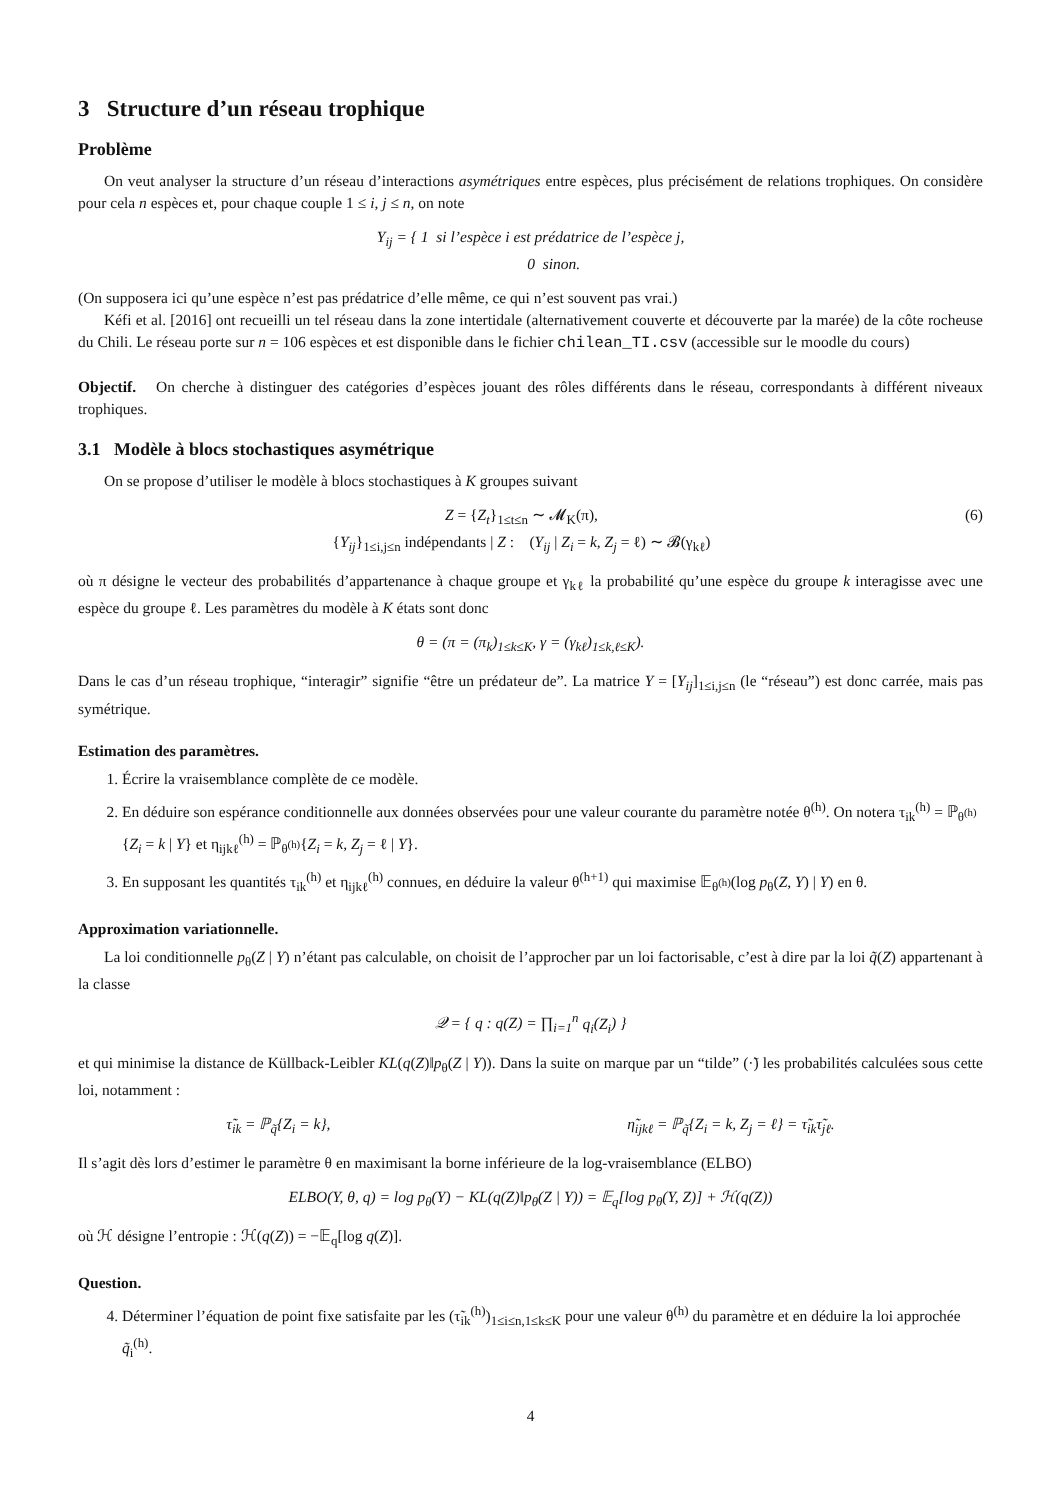3 Structure d’un réseau trophique
Problème
On veut analyser la structure d’un réseau d’interactions asymétriques entre espèces, plus précisément de relations trophiques. On considère pour cela n espèces et, pour chaque couple 1 ≤ i, j ≤ n, on note
Y<sub>ij</sub> = { 1 si l’espèce i est prédatrice de l’espèce j,
0 sinon.
(On supposera ici qu’une espèce n’est pas prédatrice d’elle même, ce qui n’est souvent pas vrai.)
Kéfi et al. [2016] ont recueilli un tel réseau dans la zone intertidale (alternativement couverte et découverte par la marée) de la côte rocheuse du Chili. Le réseau porte sur n = 106 espèces et est disponible dans le fichier chilean_TI.csv (accessible sur le moodle du cours)
Objectif. On cherche à distinguer des catégories d’espèces jouant des rôles différents dans le réseau, correspondants à différent niveaux trophiques.
3.1 Modèle à blocs stochastiques asymétrique
On se propose d’utiliser le modèle à blocs stochastiques à K groupes suivant
Z = {Z<sub>t</sub>}<sub>1≤t≤n</sub> ∼ 𝓜<sub>K</sub>(π),
{Y<sub>ij</sub>}<sub>1≤i,j≤n</sub> indépendants | Z : (Y<sub>ij</sub> | Z<sub>i</sub> = k, Z<sub>j</sub> = ℓ) ∼ 𝓑(γ<sub>kℓ</sub>) (6)
où π désigne le vecteur des probabilités d’appartenance à chaque groupe et γ<sub>kℓ</sub> la probabilité qu’une espèce du groupe k interagisse avec une espèce du groupe ℓ. Les paramètres du modèle à K états sont donc
θ = (π = (π<sub>k</sub>)<sub>1≤k≤K</sub>, γ = (γ<sub>kℓ</sub>)<sub>1≤k,ℓ≤K</sub>).
Dans le cas d’un réseau trophique, “interagir” signifie “être un prédateur de”. La matrice Y = [Y<sub>ij</sub>]<sub>1≤i,j≤n</sub> (le “réseau”) est donc carrée, mais pas symétrique.
Estimation des paramètres.
1. Écrire la vraisemblance complète de ce modèle.
2. En déduire son espérance conditionnelle aux données observées pour une valeur courante du paramètre notée θ<sup>(h)</sup>. On notera τ<sub>ik</sub><sup>(h)</sup> = ℙ<sub>θ<sup>(h)</sup></sub>{Z<sub>i</sub> = k | Y} et η<sub>ijkℓ</sub><sup>(h)</sup> = ℙ<sub>θ<sup>(h)</sup></sub>{Z<sub>i</sub> = k, Z<sub>j</sub> = ℓ | Y}.
3. En supposant les quantités τ<sub>ik</sub><sup>(h)</sup> et η<sub>ijkℓ</sub><sup>(h)</sup> connues, en déduire la valeur θ<sup>(h+1)</sup> qui maximise 𝔼<sub>θ<sup>(h)</sup></sub>(log p<sub>θ</sub>(Z, Y) | Y) en θ.
Approximation variationnelle.
La loi conditionnelle p<sub>θ</sub>(Z | Y) n’étant pas calculable, on choisit de l’approcher par un loi factorisable, c’est à dire par la loi q̃(Z) appartenant à la classe
𝒬 = { q : q(Z) = ∏<sub>i=1</sub><sup>n</sup> q<sub>i</sub>(Z<sub>i</sub>) }
et qui minimise la distance de Küllback-Leibler KL(q(Z)‖p<sub>θ</sub>(Z | Y)). Dans la suite on marque par un “tilde” (·̃) les probabilités calculées sous cette loi, notamment :
τ̃<sub>ik</sub> = ℙ<sub>q̃</sub>{Z<sub>i</sub> = k}, η̃<sub>ijkℓ</sub> = ℙ<sub>q̃</sub>{Z<sub>i</sub> = k, Z<sub>j</sub> = ℓ} = τ̃<sub>ik</sub>τ̃<sub>jℓ</sub>.
Il s’agit dès lors d’estimer le paramètre θ en maximisant la borne inférieure de la log-vraisemblance (ELBO)
ELBO(Y, θ, q) = log p<sub>θ</sub>(Y) − KL(q(Z)‖p<sub>θ</sub>(Z | Y)) = 𝔼<sub>q</sub>[log p<sub>θ</sub>(Y, Z)] + ℋ(q(Z))
où ℋ désigne l’entropie : ℋ(q(Z)) = −𝔼<sub>q</sub>[log q(Z)].
Question.
4. Déterminer l’équation de point fixe satisfaite par les (τ̃<sub>ik</sub><sup>(h)</sup>)<sub>1≤i≤n,1≤k≤K</sub> pour une valeur θ<sup>(h)</sup> du paramètre et en déduire la loi approchée q̃<sub>i</sub><sup>(h)</sup>.
4